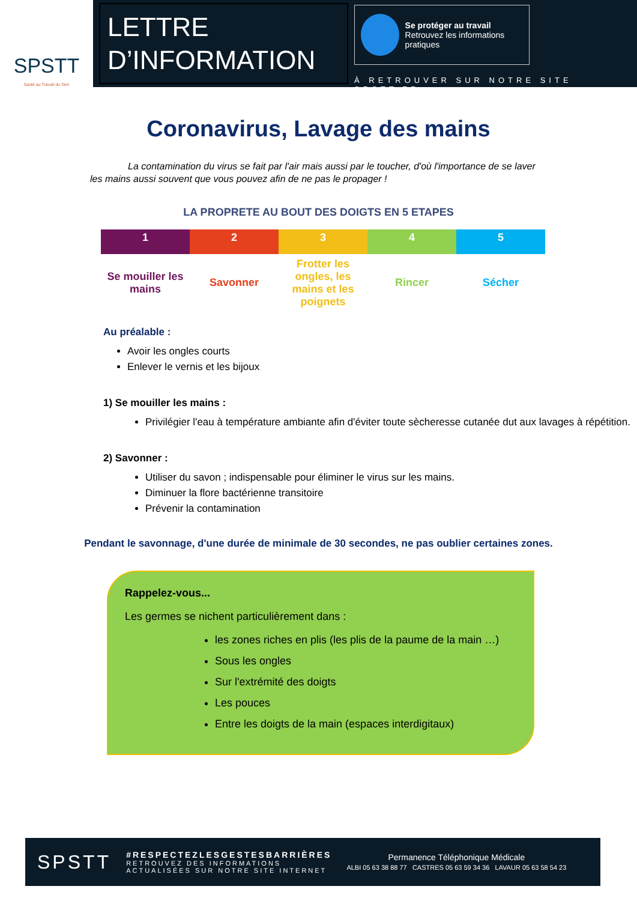SPSTT
Santé au Travail du Tarn
LETTRE
D’INFORMATION
Se protéger au travail
Retrouvez les informations pratiques
À RETROUVER SUR NOTRE SITE SPSTT.FR
Coronavirus, Lavage des mains
La contamination du virus se fait par l'air mais aussi par le toucher, d'où l'importance de se laver les mains aussi souvent que vous pouvez afin de ne pas le propager !
LA PROPRETE AU BOUT DES DOIGTS EN 5 ETAPES
| 1 | 2 | 3 | 4 | 5 |
| Se mouiller les mains | Savonner | Frotter les ongles, les mains et les poignets | Rincer | Sécher |
Au préalable :
Avoir les ongles courts
Enlever le vernis et les bijoux
1) Se mouiller les mains :
Privilégier l'eau à température ambiante afin d'éviter toute sècheresse cutanée dut aux lavages à répétition.
2) Savonner :
Utiliser du savon ; indispensable pour éliminer le virus sur les mains.
Diminuer la flore bactérienne transitoire
Prévenir la contamination
Pendant le savonnage, d'une durée de minimale de 30 secondes, ne pas oublier certaines zones.
Rappelez-vous...
Les germes se nichent particulièrement dans :
les zones riches en plis (les plis de la paume de la main …)
Sous les ongles
Sur l'extrémité des doigts
Les pouces
Entre les doigts de la main (espaces interdigitaux)
SPSTT
#RESPECTEZLESGESTESBARRIÈRES
RETROUVEZ DES INFORMATIONS
ACTUALISÉES SUR NOTRE SITE INTERNET
Permanence Téléphonique Médicale
ALBI 05 63 38 88 77 CASTRES 05 63 59 34 36 LAVAUR 05 63 58 54 23